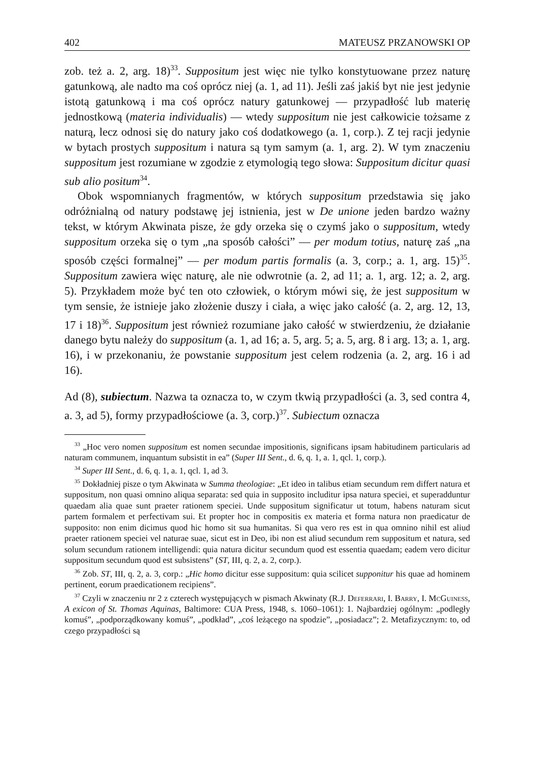402 MATEUSZ PRZANOWSKI OP
zob. też a. 2, arg. 18)<sup>33</sup>. Suppositum jest więc nie tylko konstytuowane przez naturę gatunkową, ale nadto ma coś oprócz niej (a. 1, ad 11). Jeśli zaś jakiś byt nie jest jedynie istotą gatunkową i ma coś oprócz natury gatunkowej — przypadłość lub materię jednostkową (materia individualis) — wtedy suppositum nie jest całkowicie tożsame z naturą, lecz odnosi się do natury jako coś dodatkowego (a. 1, corp.). Z tej racji jedynie w bytach prostych suppositum i natura są tym samym (a. 1, arg. 2). W tym znaczeniu suppositum jest rozumiane w zgodzie z etymologią tego słowa: Suppositum dicitur quasi sub alio positum<sup>34</sup>.
Obok wspomnianych fragmentów, w których suppositum przedstawia się jako odróżnialną od natury podstawę jej istnienia, jest w De unione jeden bardzo ważny tekst, w którym Akwinata pisze, że gdy orzeka się o czymś jako o suppositum, wtedy suppositum orzeka się o tym „na sposób całości” — per modum totius, naturę zaś „na sposób części formalnej” — per modum partis formalis (a. 3, corp.; a. 1, arg. 15)<sup>35</sup>. Suppositum zawiera więc naturę, ale nie odwrotnie (a. 2, ad 11; a. 1, arg. 12; a. 2, arg. 5). Przykładem może być ten oto człowiek, o którym mówi się, że jest suppositum w tym sensie, że istnieje jako złożenie duszy i ciała, a więc jako całość (a. 2, arg. 12, 13, 17 i 18)<sup>36</sup>. Suppositum jest również rozumiane jako całość w stwierdzeniu, że działanie danego bytu należy do suppositum (a. 1, ad 16; a. 5, arg. 5; a. 5, arg. 8 i arg. 13; a. 1, arg. 16), i w przekonaniu, że powstanie suppositum jest celem rodzenia (a. 2, arg. 16 i ad 16).
Ad (8), subiectum. Nazwa ta oznacza to, w czym tkwią przypadłości (a. 3, sed contra 4, a. 3, ad 5), formy przypadłościowe (a. 3, corp.)<sup>37</sup>. Subiectum oznacza
<sup>33</sup> „Hoc vero nomen suppositum est nomen secundae impositionis, significans ipsam habitudinem particularis ad naturam communem, inquantum subsistit in ea” (Super III Sent., d. 6, q. 1, a. 1, qcl. 1, corp.).
<sup>34</sup> Super III Sent., d. 6, q. 1, a. 1, qcl. 1, ad 3.
<sup>35</sup> Dokładniej pisze o tym Akwinata w Summa theologiae: „Et ideo in talibus etiam secundum rem differt natura et suppositum, non quasi omnino aliqua separata: sed quia in supposito includitur ipsa natura speciei, et superadduntur quaedam alia quae sunt praeter rationem speciei. Unde suppositum significatur ut totum, habens naturam sicut partem formalem et perfectivam sui. Et propter hoc in compositis ex materia et forma natura non praedicatur de supposito: non enim dicimus quod hic homo sit sua humanitas. Si qua vero res est in qua omnino nihil est aliud praeter rationem speciei vel naturae suae, sicut est in Deo, ibi non est aliud secundum rem suppositum et natura, sed solum secundum rationem intelligendi: quia natura dicitur secundum quod est essentia quaedam; eadem vero dicitur suppositum secundum quod est subsistens” (ST, III, q. 2, a. 2, corp.).
<sup>36</sup> Zob. ST, III, q. 2, a. 3, corp.: „Hic homo dicitur esse suppositum: quia scilicet supponitur his quae ad hominem pertinent, eorum praedicationem recipiens”.
<sup>37</sup> Czyli w znaczeniu nr 2 z czterech występujących w pismach Akwinaty (R.J. Deferrari, I. Barry, I. McGuiness, A exicon of St. Thomas Aquinas, Baltimore: CUA Press, 1948, s. 1060–1061): 1. Najbardziej ogólnym: „podległy komuś”, „podporządkowany komuś”, „podkład”, „coś leżącego na spodzie”, „posiadacz”; 2. Metafizycznym: to, od czego przypadłości są